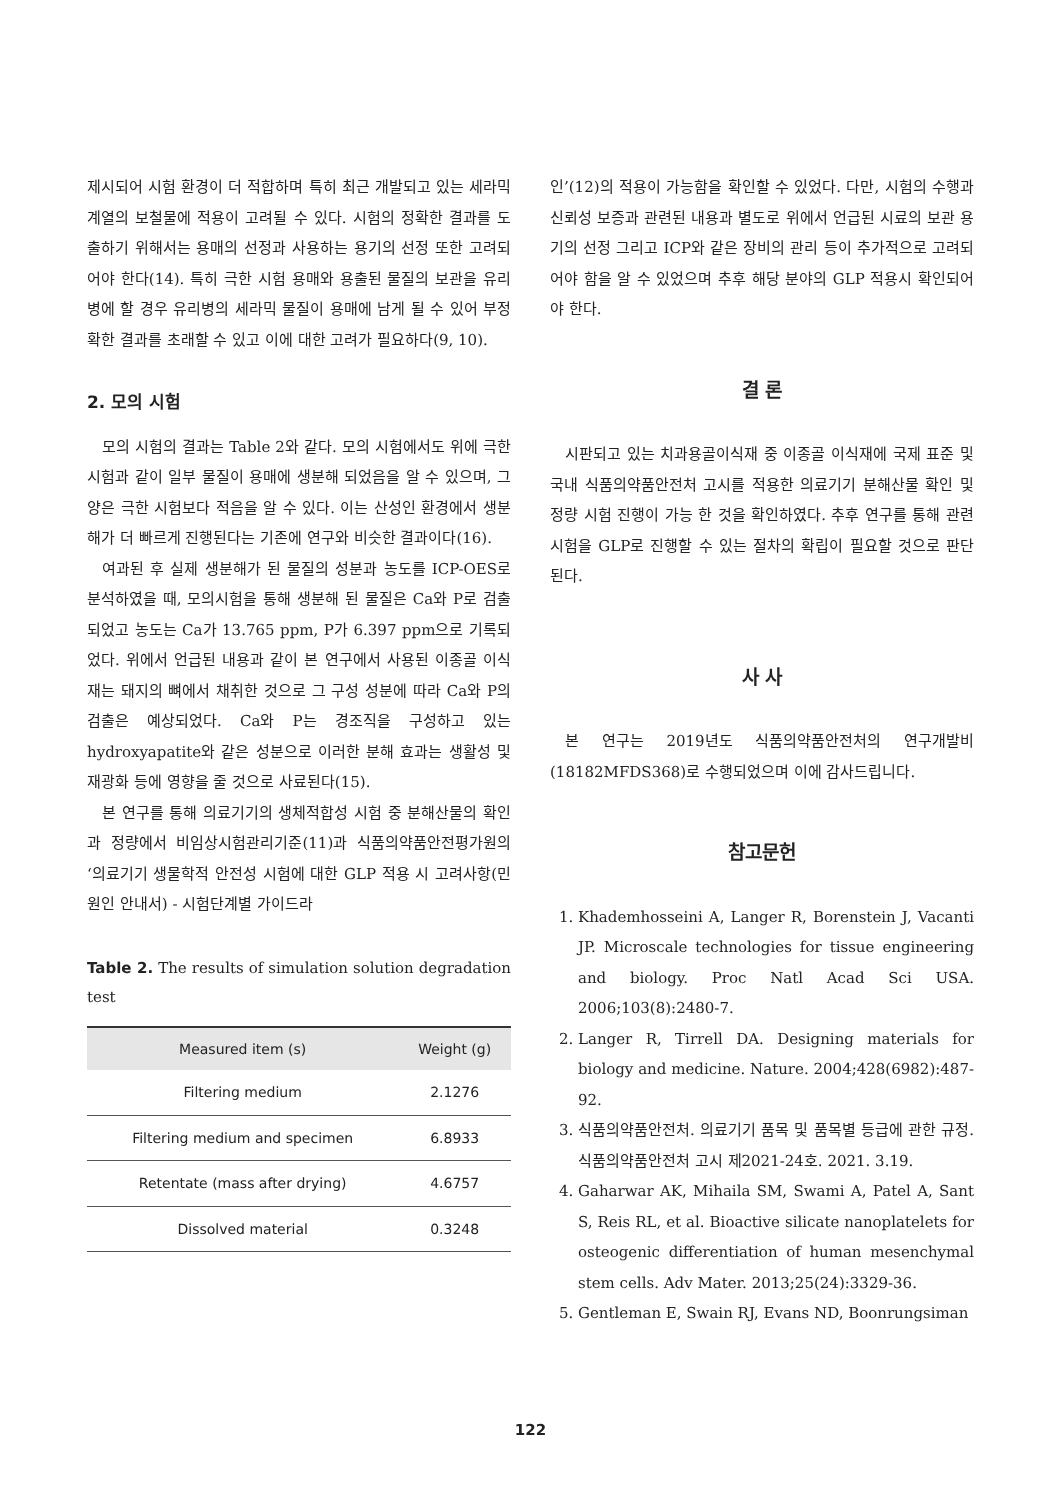제시되어 시험 환경이 더 적합하며 특히 최근 개발되고 있는 세라믹 계열의 보철물에 적용이 고려될 수 있다. 시험의 정확한 결과를 도출하기 위해서는 용매의 선정과 사용하는 용기의 선정 또한 고려되어야 한다(14). 특히 극한 시험 용매와 용출된 물질의 보관을 유리병에 할 경우 유리병의 세라믹 물질이 용매에 남게 될 수 있어 부정확한 결과를 초래할 수 있고 이에 대한 고려가 필요하다(9, 10).
2. 모의 시험
모의 시험의 결과는 Table 2와 같다. 모의 시험에서도 위에 극한 시험과 같이 일부 물질이 용매에 생분해 되었음을 알 수 있으며, 그 양은 극한 시험보다 적음을 알 수 있다. 이는 산성인 환경에서 생분해가 더 빠르게 진행된다는 기존에 연구와 비슷한 결과이다(16).
여과된 후 실제 생분해가 된 물질의 성분과 농도를 ICP-OES로 분석하였을 때, 모의시험을 통해 생분해 된 물질은 Ca와 P로 검출되었고 농도는 Ca가 13.765 ppm, P가 6.397 ppm으로 기록되었다. 위에서 언급된 내용과 같이 본 연구에서 사용된 이종골 이식재는 돼지의 뼈에서 채취한 것으로 그 구성 성분에 따라 Ca와 P의 검출은 예상되었다. Ca와 P는 경조직을 구성하고 있는 hydroxyapatite와 같은 성분으로 이러한 분해 효과는 생활성 및 재광화 등에 영향을 줄 것으로 사료된다(15).
본 연구를 통해 의료기기의 생체적합성 시험 중 분해산물의 확인과 정량에서 비임상시험관리기준(11)과 식품의약품안전평가원의 ‘의료기기 생물학적 안전성 시험에 대한 GLP 적용 시 고려사항(민원인 안내서) - 시험단계별 가이드라
Table 2. The results of simulation solution degradation test
| Measured item (s) | Weight (g) |
| --- | --- |
| Filtering medium | 2.1276 |
| Filtering medium and specimen | 6.8933 |
| Retentate (mass after drying) | 4.6757 |
| Dissolved material | 0.3248 |
인’(12)의 적용이 가능함을 확인할 수 있었다. 다만, 시험의 수행과 신뢰성 보증과 관련된 내용과 별도로 위에서 언급된 시료의 보관 용기의 선정 그리고 ICP와 같은 장비의 관리 등이 추가적으로 고려되어야 함을 알 수 있었으며 추후 해당 분야의 GLP 적용시 확인되어야 한다.
결 론
시판되고 있는 치과용골이식재 중 이종골 이식재에 국제 표준 및 국내 식품의약품안전처 고시를 적용한 의료기기 분해산물 확인 및 정량 시험 진행이 가능 한 것을 확인하였다. 추후 연구를 통해 관련 시험을 GLP로 진행할 수 있는 절차의 확립이 필요할 것으로 판단된다.
사 사
본 연구는 2019년도 식품의약품안전처의 연구개발비 (18182MFDS368)로 수행되었으며 이에 감사드립니다.
참고문헌
1. Khademhosseini A, Langer R, Borenstein J, Vacanti JP. Microscale technologies for tissue engineering and biology. Proc Natl Acad Sci USA. 2006;103(8):2480-7.
2. Langer R, Tirrell DA. Designing materials for biology and medicine. Nature. 2004;428(6982):487-92.
3. 식품의약품안전처. 의료기기 품목 및 품목별 등급에 관한 규정. 식품의약품안전처 고시 제2021-24호. 2021. 3.19.
4. Gaharwar AK, Mihaila SM, Swami A, Patel A, Sant S, Reis RL, et al. Bioactive silicate nanoplatelets for osteogenic differentiation of human mesenchymal stem cells. Adv Mater. 2013;25(24):3329-36.
5. Gentleman E, Swain RJ, Evans ND, Boonrungsiman
122